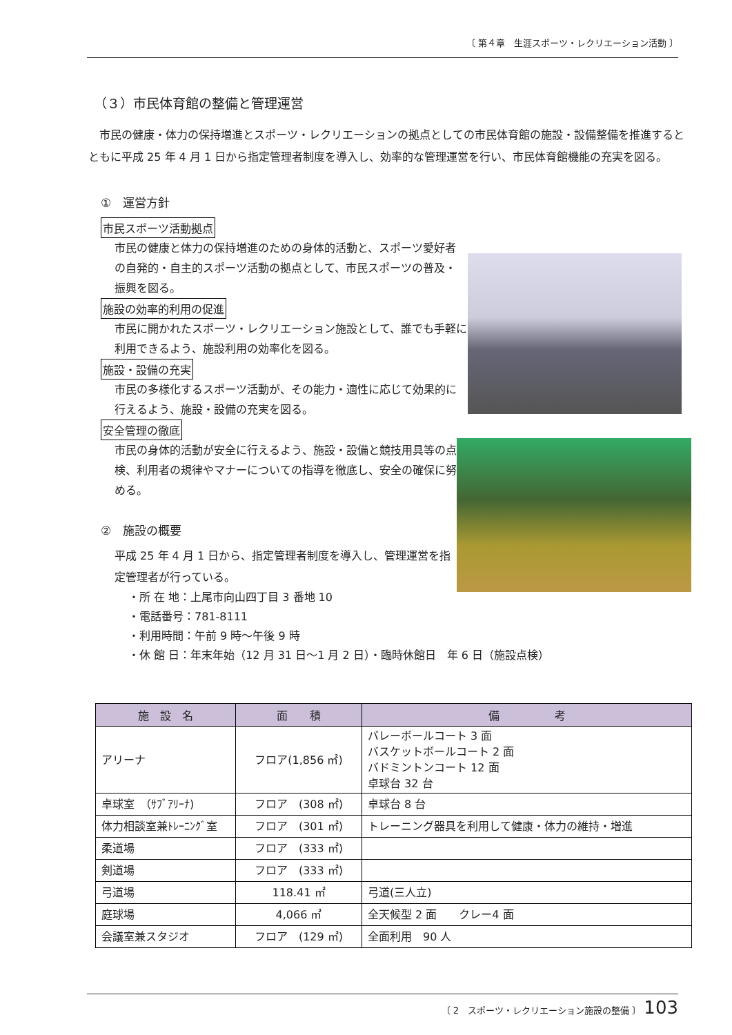〔 第４章　生涯スポーツ・レクリエーション活動 〕
（３）市民体育館の整備と管理運営
市民の健康・体力の保持増進とスポーツ・レクリエーションの拠点としての市民体育館の施設・設備整備を推進するとともに平成 25 年 4 月 1 日から指定管理者制度を導入し、効率的な管理運営を行い、市民体育館機能の充実を図る。
①　運営方針
市民スポーツ活動拠点
市民の健康と体力の保持増進のための身体的活動と、スポーツ愛好者の自発的・自主的スポーツ活動の拠点として、市民スポーツの普及・振興を図る。
施設の効率的利用の促進
市民に開かれたスポーツ・レクリエーション施設として、誰でも手軽に利用できるよう、施設利用の効率化を図る。
施設・設備の充実
市民の多様化するスポーツ活動が、その能力・適性に応じて効果的に行えるよう、施設・設備の充実を図る。
安全管理の徹底
市民の身体的活動が安全に行えるよう、施設・設備と競技用具等の点検、利用者の規律やマナーについての指導を徹底し、安全の確保に努める。
②　施設の概要
平成 25 年 4 月 1 日から、指定管理者制度を導入し、管理運営を指定管理者が行っている。
・所 在 地：上尾市向山四丁目 3 番地 10
・電話番号：781-8111
・利用時間：午前 9 時～午後 9 時
・休 館 日：年末年始（12 月 31 日～1 月 2 日）・臨時休館日　年 6 日（施設点検）
| 施 設 名 | 面 積 | 備 考 |
| --- | --- | --- |
| アリーナ | フロア(1,856 ㎡) | バレーボールコート 3 面 バスケットボールコート 2 面 バドミントンコート 12 面 卓球台 32 台 |
| 卓球室 （ｻﾌﾞｱﾘｰﾅ) | フロア (308 ㎡) | 卓球台 8 台 |
| 体力相談室兼ﾄﾚｰﾆﾝｸﾞ室 | フロア (301 ㎡) | トレーニング器具を利用して健康・体力の維持・増進 |
| 柔道場 | フロア (333 ㎡) | |
| 剣道場 | フロア (333 ㎡) | |
| 弓道場 | 118.41 ㎡ | 弓道(三人立) |
| 庭球場 | 4,066 ㎡ | 全天候型 2 面 クレー4 面 |
| 会議室兼スタジオ | フロア (129 ㎡) | 全面利用 90 人 |
〔 2　スポーツ・レクリエーション施設の整備 〕 103